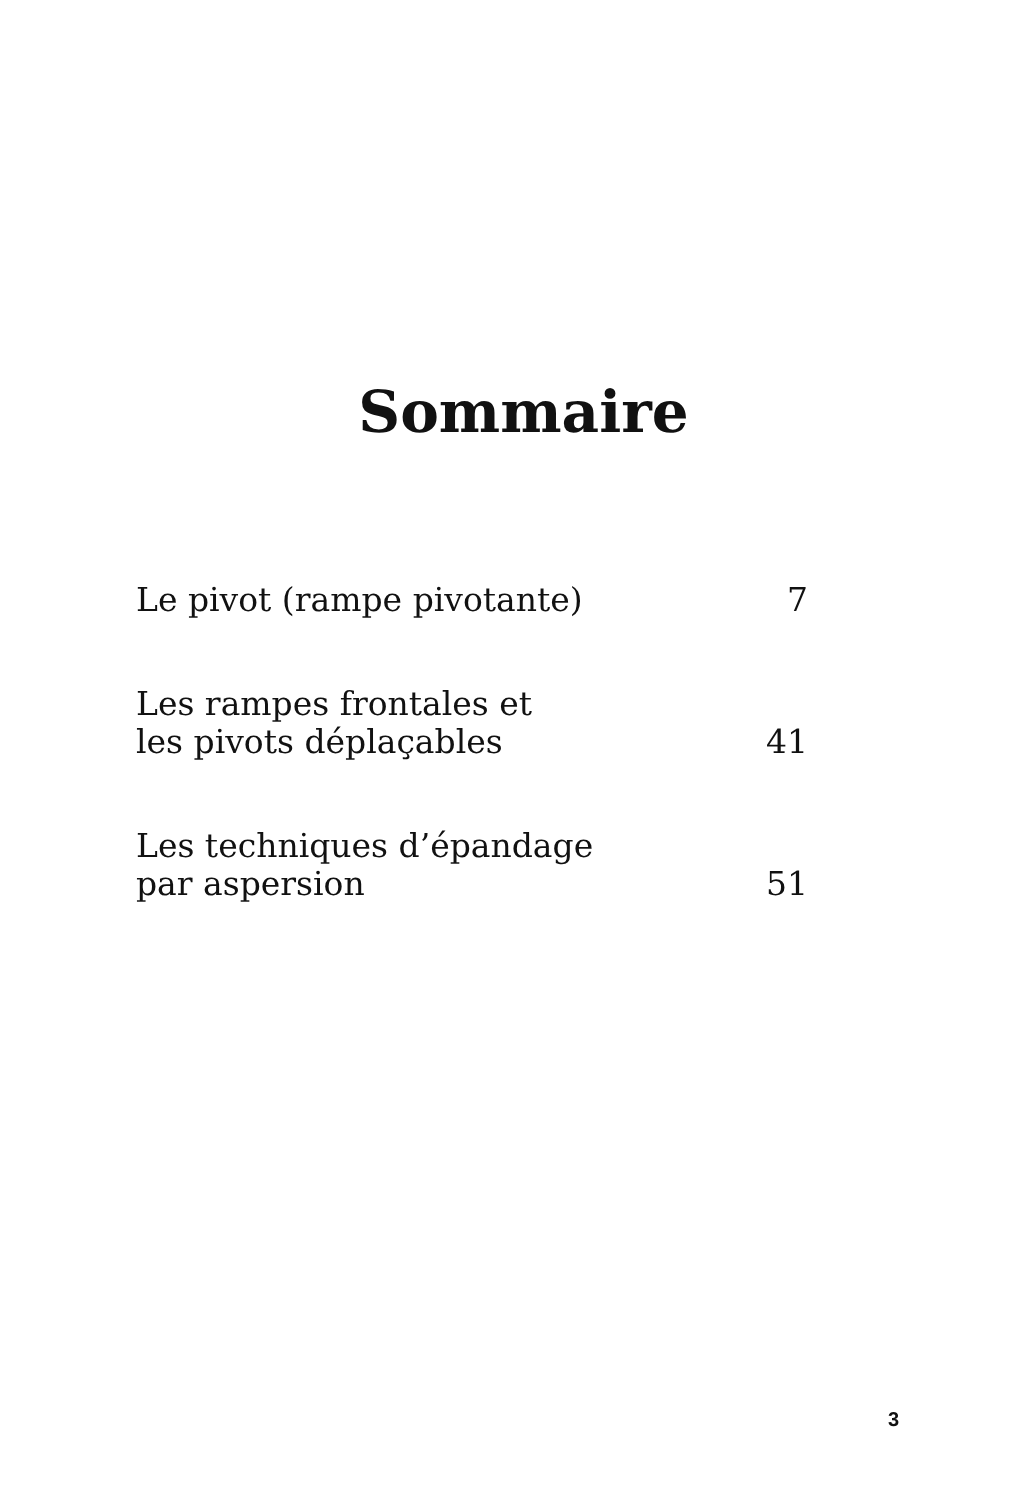Sommaire
Le pivot (rampe pivotante)
7
Les rampes frontales et
les pivots déplaçables
41
Les techniques d’épandage
par aspersion
51
3